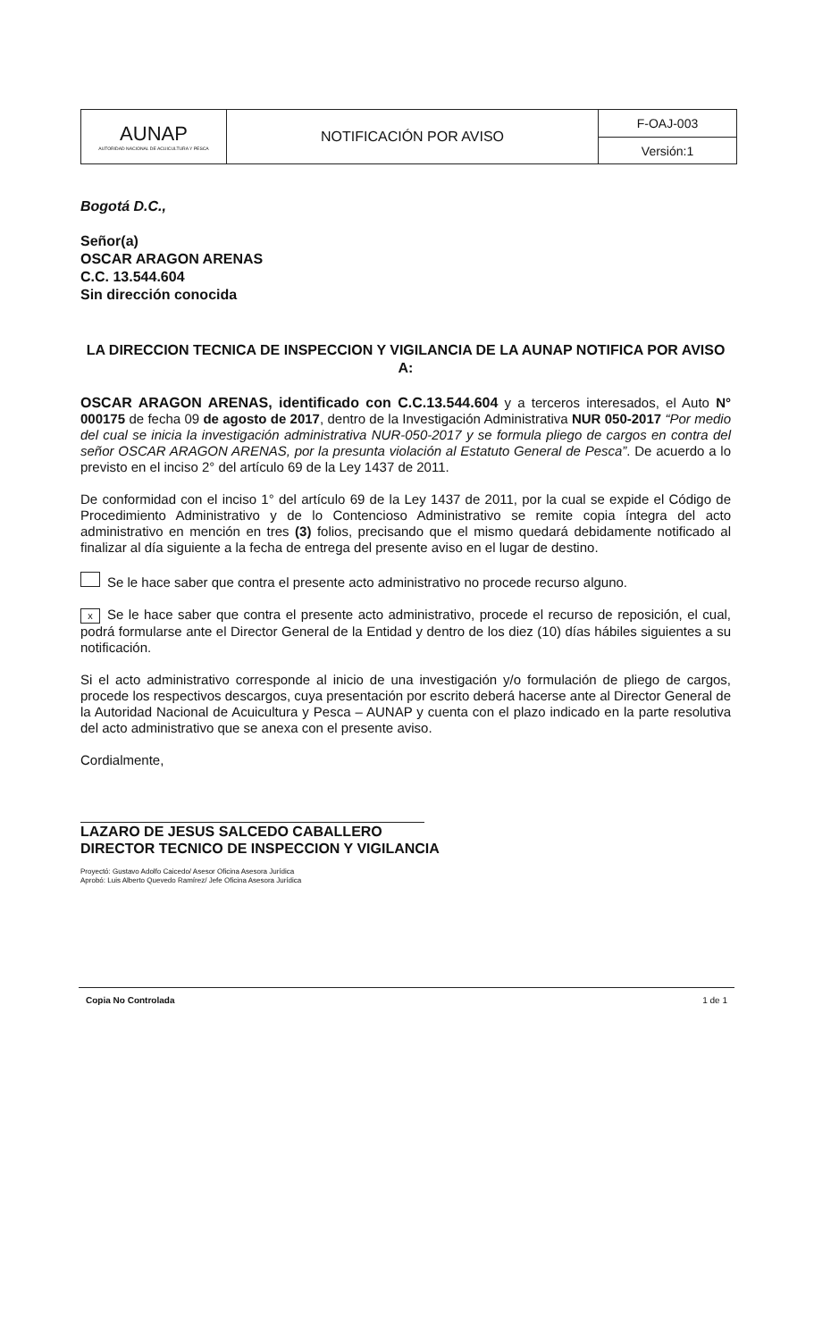| AUNAP AUTORIDAD NACIONAL DE ACUICULTURA Y PESCA | NOTIFICACIÓN POR AVISO | F-OAJ-003 |
| | | Versión:1 |
Bogotá D.C.,
Señor(a)
OSCAR ARAGON ARENAS
C.C. 13.544.604
Sin dirección conocida
LA DIRECCION TECNICA DE INSPECCION Y VIGILANCIA DE LA AUNAP NOTIFICA POR AVISO A:
OSCAR ARAGON ARENAS, identificado con C.C.13.544.604 y a terceros interesados, el Auto N° 000175 de fecha 09 de agosto de 2017, dentro de la Investigación Administrativa NUR 050-2017 “Por medio del cual se inicia la investigación administrativa NUR-050-2017 y se formula pliego de cargos en contra del señor OSCAR ARAGON ARENAS, por la presunta violación al Estatuto General de Pesca”. De acuerdo a lo previsto en el inciso 2° del artículo 69 de la Ley 1437 de 2011.
De conformidad con el inciso 1° del artículo 69 de la Ley 1437 de 2011, por la cual se expide el Código de Procedimiento Administrativo y de lo Contencioso Administrativo se remite copia íntegra del acto administrativo en mención en tres (3) folios, precisando que el mismo quedará debidamente notificado al finalizar al día siguiente a la fecha de entrega del presente aviso en el lugar de destino.
Se le hace saber que contra el presente acto administrativo no procede recurso alguno.
x Se le hace saber que contra el presente acto administrativo, procede el recurso de reposición, el cual, podrá formularse ante el Director General de la Entidad y dentro de los diez (10) días hábiles siguientes a su notificación.
Si el acto administrativo corresponde al inicio de una investigación y/o formulación de pliego de cargos, procede los respectivos descargos, cuya presentación por escrito deberá hacerse ante al Director General de la Autoridad Nacional de Acuicultura y Pesca – AUNAP y cuenta con el plazo indicado en la parte resolutiva del acto administrativo que se anexa con el presente aviso.
Cordialmente,
LAZARO DE JESUS SALCEDO CABALLERO
DIRECTOR TECNICO DE INSPECCION Y VIGILANCIA
Proyectó: Gustavo Adolfo Caicedo/ Asesor Oficina Asesora Jurídica
Aprobó: Luis Alberto Quevedo Ramírez/ Jefe Oficina Asesora Jurídica
Copia No Controlada 1 de 1